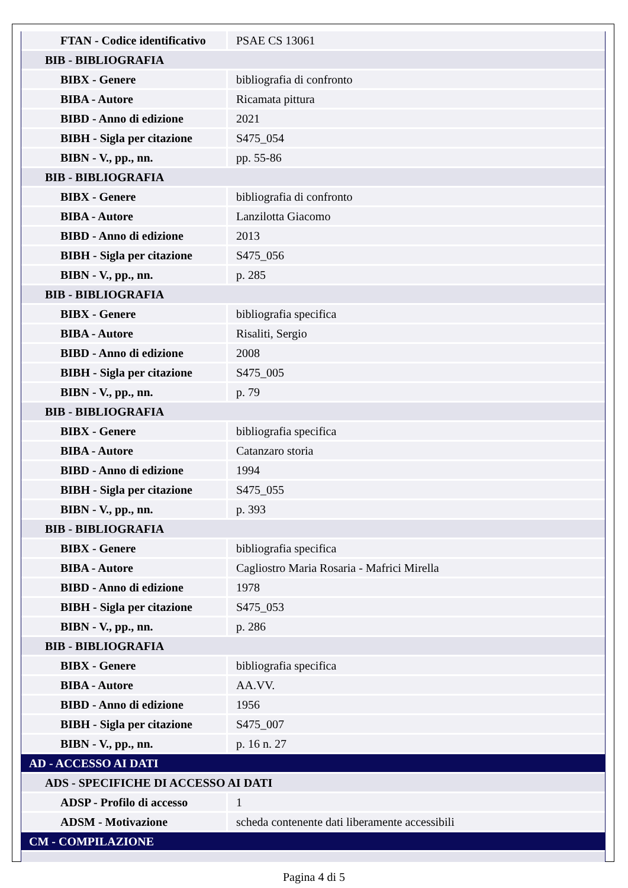| FTAN - Codice identificativo | PSAE CS 13061 |
| BIB - BIBLIOGRAFIA | |
| BIBX - Genere | bibliografia di confronto |
| BIBA - Autore | Ricamata pittura |
| BIBD - Anno di edizione | 2021 |
| BIBH - Sigla per citazione | S475_054 |
| BIBN - V., pp., nn. | pp. 55-86 |
| BIB - BIBLIOGRAFIA | |
| BIBX - Genere | bibliografia di confronto |
| BIBA - Autore | Lanzilotta Giacomo |
| BIBD - Anno di edizione | 2013 |
| BIBH - Sigla per citazione | S475_056 |
| BIBN - V., pp., nn. | p. 285 |
| BIB - BIBLIOGRAFIA | |
| BIBX - Genere | bibliografia specifica |
| BIBA - Autore | Risaliti, Sergio |
| BIBD - Anno di edizione | 2008 |
| BIBH - Sigla per citazione | S475_005 |
| BIBN - V., pp., nn. | p. 79 |
| BIB - BIBLIOGRAFIA | |
| BIBX - Genere | bibliografia specifica |
| BIBA - Autore | Catanzaro storia |
| BIBD - Anno di edizione | 1994 |
| BIBH - Sigla per citazione | S475_055 |
| BIBN - V., pp., nn. | p. 393 |
| BIB - BIBLIOGRAFIA | |
| BIBX - Genere | bibliografia specifica |
| BIBA - Autore | Cagliostro Maria Rosaria - Mafrici Mirella |
| BIBD - Anno di edizione | 1978 |
| BIBH - Sigla per citazione | S475_053 |
| BIBN - V., pp., nn. | p. 286 |
| BIB - BIBLIOGRAFIA | |
| BIBX - Genere | bibliografia specifica |
| BIBA - Autore | AA.VV. |
| BIBD - Anno di edizione | 1956 |
| BIBH - Sigla per citazione | S475_007 |
| BIBN - V., pp., nn. | p. 16 n. 27 |
| AD - ACCESSO AI DATI | |
| ADS - SPECIFICHE DI ACCESSO AI DATI | |
| ADSP - Profilo di accesso | 1 |
| ADSM - Motivazione | scheda contenente dati liberamente accessibili |
| CM - COMPILAZIONE | |
Pagina 4 di 5